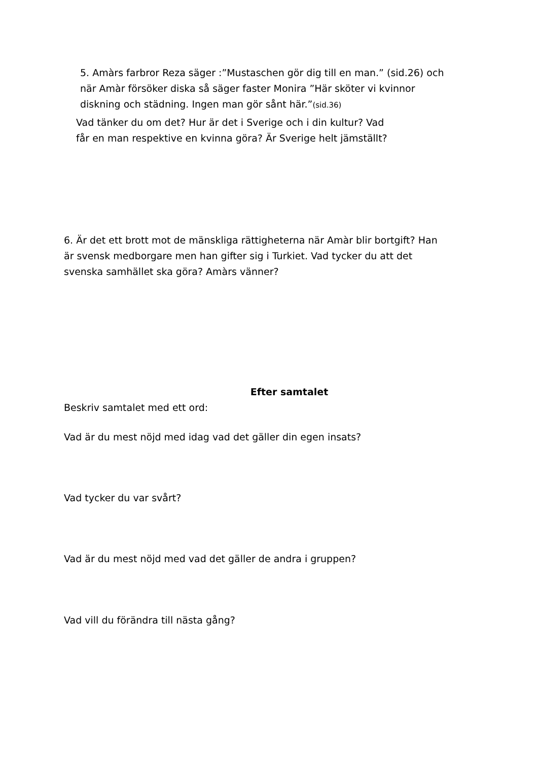5. Amàrs farbror Reza säger :”Mustaschen gör dig till en man.” (sid.26) och
när Amàr försöker diska så säger faster Monira ”Här sköter vi kvinnor
diskning och städning. Ingen man gör sånt här.”(sid.36)
Vad tänker du om det? Hur är det i Sverige och i din kultur? Vad
får en man respektive en kvinna göra? Är Sverige helt jämställt?
6. Är det ett brott mot de mänskliga rättigheterna när Amàr blir bortgift? Han
är svensk medborgare men han gifter sig i Turkiet. Vad tycker du att det
svenska samhället ska göra? Amàrs vänner?
Efter samtalet
Beskriv samtalet med ett ord:
Vad är du mest nöjd med idag vad det gäller din egen insats?
Vad tycker du var svårt?
Vad är du mest nöjd med vad det gäller de andra i gruppen?
Vad vill du förändra till nästa gång?